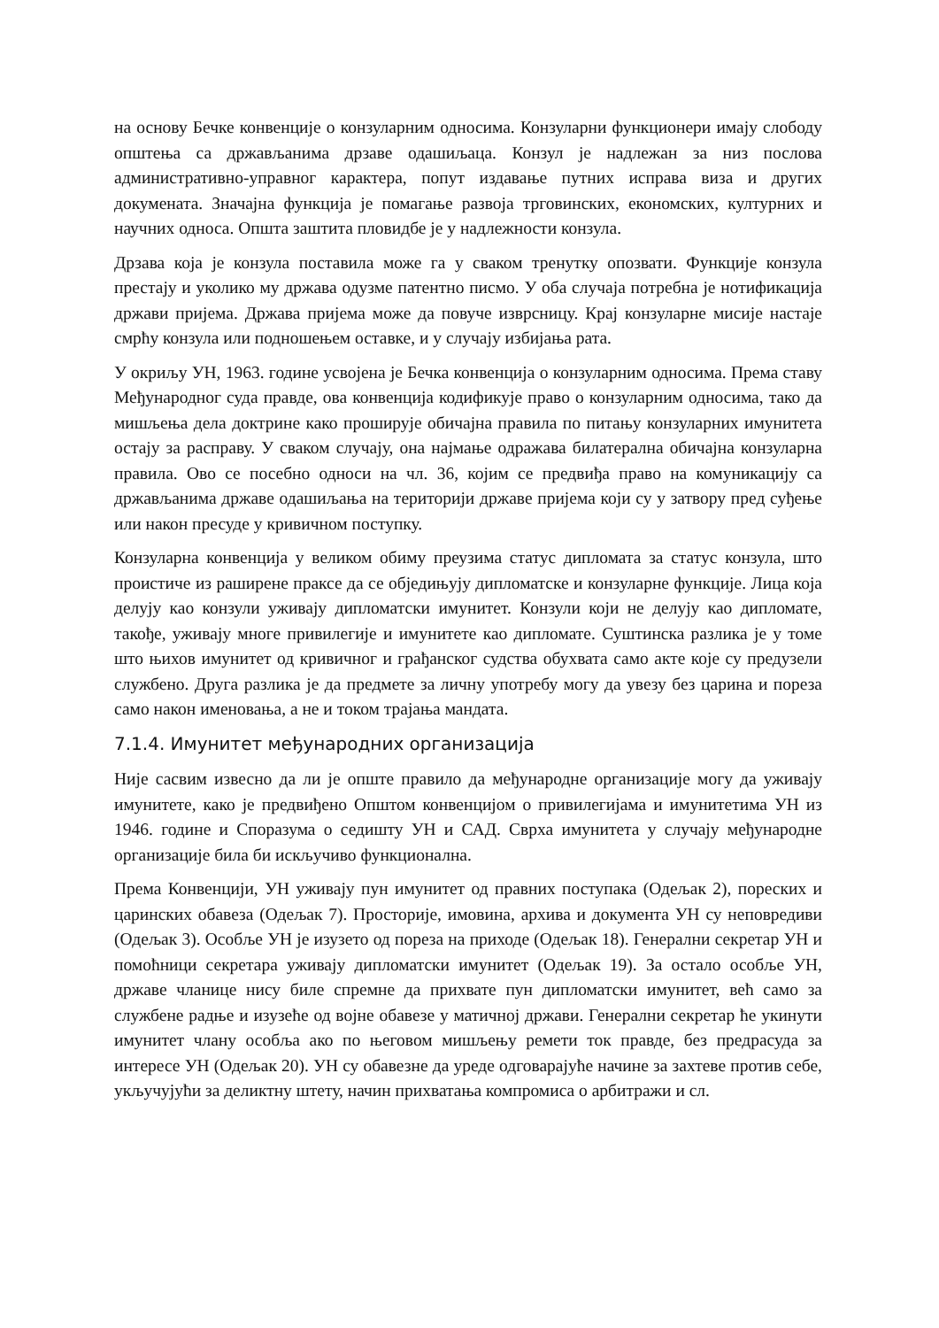на основу Бечке конвенције о конзуларним односима. Конзуларни функционери имају слободу општења са држављанима дрзаве одашиљаца. Конзул је надлежан за низ послова административно-управног карактера, попут издавање путних исправа виза и других докумената. Значајна функција је помагање развоја трговинских, економских, културних и научних односа. Општа заштита пловидбе је у надлежности конзула.
Дрзава која је конзула поставила може га у сваком тренутку опозвати. Функције конзула престају и уколико му држава одузме патентно писмо. У оба случаја потребна је нотификација држави пријема. Држава пријема може да повуче изврсницу. Крај конзуларне мисије настаје смрћу конзула или подношењем оставке, и у случају избијања рата.
У окриљу УН, 1963. године усвојена је Бечка конвенција о конзуларним односима. Према ставу Међународног суда правде, ова конвенција кодификује право о конзуларним односима, тако да мишљења дела доктрине како проширује обичајна правила по питању конзуларних имунитета остају за расправу. У сваком случају, она најмање одражава билатерална обичајна конзуларна правила. Ово се посебно односи на чл. 36, којим се предвиђа право на комуникацију са држављанима државе одашиљања на територији државе пријема који су у затвору пред суђење или након пресуде у кривичном поступку.
Конзуларна конвенција у великом обиму преузима статус дипломата за статус конзула, што проистиче из раширене праксе да се обједињују дипломатске и конзуларне функције. Лица која делују као конзули уживају дипломатски имунитет. Конзули који не делују као дипломате, такође, уживају многе привилегије и имунитете као дипломате. Суштинска разлика је у томе што њихов имунитет од кривичног и грађанског судства обухвата само акте које су предузели службено. Друга разлика је да предмете за личну употребу могу да увезу без царина и пореза само након именовања, а не и током трајања мандата.
7.1.4. Имунитет међународних организација
Није сасвим извесно да ли је опште правило да међународне организације могу да уживају имунитете, како је предвиђено Општом конвенцијом о привилегијама и имунитетима УН из 1946. године и Споразума о седишту УН и САД. Сврха имунитета у случају међународне организације била би искључиво функционална.
Према Конвенцији, УН уживају пун имунитет од правних поступака (Одељак 2), пореских и царинских обавеза (Одељак 7). Просторије, имовина, архива и документа УН су неповредиви (Одељак 3). Особље УН је изузето од пореза на приходе (Одељак 18). Генерални секретар УН и помоћници секретара уживају дипломатски имунитет (Одељак 19). За остало особље УН, државе чланице нису биле спремне да прихвате пун дипломатски имунитет, већ само за службене радње и изузеће од војне обавезе у матичној држави. Генерални секретар ће укинути имунитет члану особља ако по његовом мишљењу ремети ток правде, без предрасуда за интересе УН (Одељак 20). УН су обавезне да уреде одговарајуће начине за захтеве против себе, укључујући за деликтну штету, начин прихватања компромиса о арбитражи и сл.